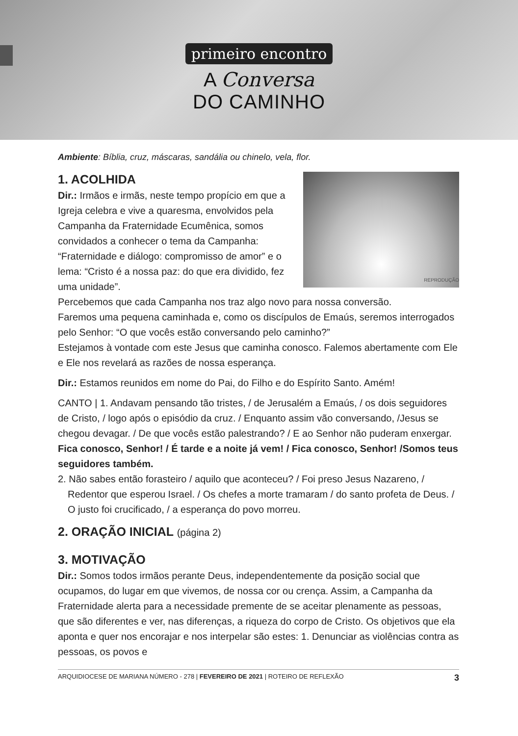primeiro encontro
A Conversa
DO CAMINHO
Ambiente: Bíblia, cruz, máscaras, sandália ou chinelo, vela, flor.
REPRODUÇÃO
1. ACOLHIDA
Dir.: Irmãos e irmãs, neste tempo propício em que a Igreja celebra e vive a quaresma, envolvidos pela Campanha da Fraternidade Ecumênica, somos convidados a conhecer o tema da Campanha: “Fraternidade e diálogo: compromisso de amor” e o lema: “Cristo é a nossa paz: do que era dividido, fez uma unidade”.
Percebemos que cada Campanha nos traz algo novo para nossa conversão.
Faremos uma pequena caminhada e, como os discípulos de Emaús, seremos interrogados pelo Senhor: “O que vocês estão conversando pelo caminho?”
Estejamos à vontade com este Jesus que caminha conosco. Falemos abertamente com Ele e Ele nos revelará as razões de nossa esperança.
Dir.: Estamos reunidos em nome do Pai, do Filho e do Espírito Santo. Amém!
CANTO | 1. Andavam pensando tão tristes, / de Jerusalém a Emaús, / os dois seguidores de Cristo, / logo após o episódio da cruz. / Enquanto assim vão conversando, /Jesus se chegou devagar. / De que vocês estão palestrando? / E ao Senhor não puderam enxergar.
Fica conosco, Senhor! / É tarde e a noite já vem! / Fica conosco, Senhor! /Somos teus seguidores também.
2. Não sabes então forasteiro / aquilo que aconteceu? / Foi preso Jesus Nazareno, / Redentor que esperou Israel. / Os chefes a morte tramaram / do santo profeta de Deus. / O justo foi crucificado, / a esperança do povo morreu.
2. ORAÇÃO INICIAL (página 2)
3. MOTIVAÇÃO
Dir.: Somos todos irmãos perante Deus, independentemente da posição social que ocupamos, do lugar em que vivemos, de nossa cor ou crença. Assim, a Campanha da Fraternidade alerta para a necessidade premente de se aceitar plenamente as pessoas, que são diferentes e ver, nas diferenças, a riqueza do corpo de Cristo. Os objetivos que ela aponta e quer nos encorajar e nos interpelar são estes: 1. Denunciar as violências contra as pessoas, os povos e
ARQUIDIOCESE DE MARIANA NÚMERO - 278 | FEVEREIRO DE 2021 | ROTEIRO DE REFLEXÃO 3